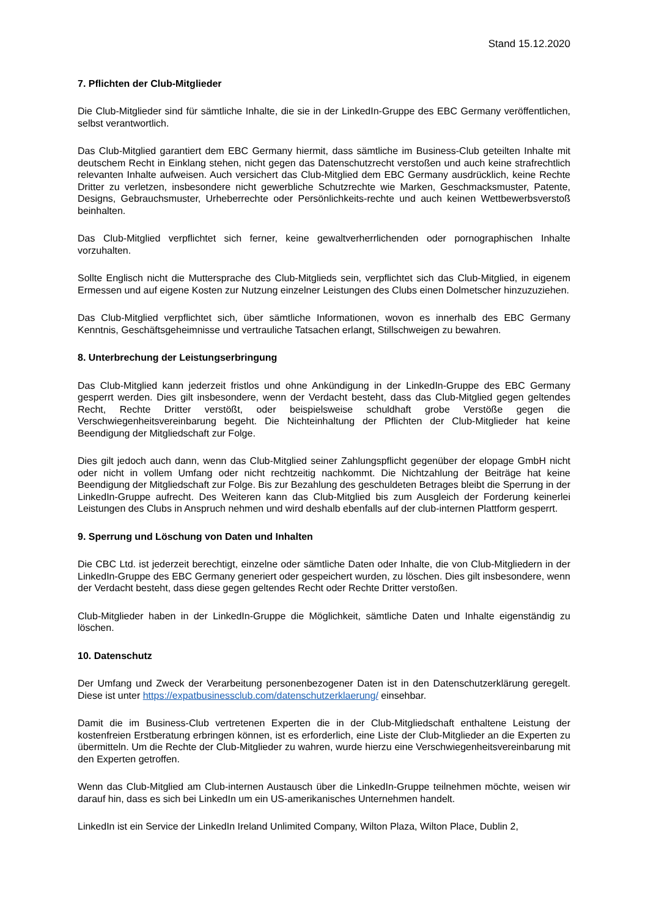Stand 15.12.2020
7. Pflichten der Club-Mitglieder
Die Club-Mitglieder sind für sämtliche Inhalte, die sie in der LinkedIn-Gruppe des EBC Germany veröffentlichen, selbst verantwortlich.
Das Club-Mitglied garantiert dem EBC Germany hiermit, dass sämtliche im Business-Club geteilten Inhalte mit deutschem Recht in Einklang stehen, nicht gegen das Datenschutzrecht verstoßen und auch keine strafrechtlich relevanten Inhalte aufweisen. Auch versichert das Club-Mitglied dem EBC Germany ausdrücklich, keine Rechte Dritter zu verletzen, insbesondere nicht gewerbliche Schutzrechte wie Marken, Geschmacksmuster, Patente, Designs, Gebrauchsmuster, Urheberrechte oder Persönlichkeits-rechte und auch keinen Wettbewerbsverstoß beinhalten.
Das Club-Mitglied verpflichtet sich ferner, keine gewaltverherrlichenden oder pornographischen Inhalte vorzuhalten.
Sollte Englisch nicht die Muttersprache des Club-Mitglieds sein, verpflichtet sich das Club-Mitglied, in eigenem Ermessen und auf eigene Kosten zur Nutzung einzelner Leistungen des Clubs einen Dolmetscher hinzuzuziehen.
Das Club-Mitglied verpflichtet sich, über sämtliche Informationen, wovon es innerhalb des EBC Germany Kenntnis, Geschäftsgeheimnisse und vertrauliche Tatsachen erlangt, Stillschweigen zu bewahren.
8. Unterbrechung der Leistungserbringung
Das Club-Mitglied kann jederzeit fristlos und ohne Ankündigung in der LinkedIn-Gruppe des EBC Germany gesperrt werden. Dies gilt insbesondere, wenn der Verdacht besteht, dass das Club-Mitglied gegen geltendes Recht, Rechte Dritter verstößt, oder beispielsweise schuldhaft grobe Verstöße gegen die Verschwiegenheitsvereinbarung begeht. Die Nichteinhaltung der Pflichten der Club-Mitglieder hat keine Beendigung der Mitgliedschaft zur Folge.
Dies gilt jedoch auch dann, wenn das Club-Mitglied seiner Zahlungspflicht gegenüber der elopage GmbH nicht oder nicht in vollem Umfang oder nicht rechtzeitig nachkommt. Die Nichtzahlung der Beiträge hat keine Beendigung der Mitgliedschaft zur Folge. Bis zur Bezahlung des geschuldeten Betrages bleibt die Sperrung in der LinkedIn-Gruppe aufrecht. Des Weiteren kann das Club-Mitglied bis zum Ausgleich der Forderung keinerlei Leistungen des Clubs in Anspruch nehmen und wird deshalb ebenfalls auf der club-internen Plattform gesperrt.
9. Sperrung und Löschung von Daten und Inhalten
Die CBC Ltd. ist jederzeit berechtigt, einzelne oder sämtliche Daten oder Inhalte, die von Club-Mitgliedern in der LinkedIn-Gruppe des EBC Germany generiert oder gespeichert wurden, zu löschen. Dies gilt insbesondere, wenn der Verdacht besteht, dass diese gegen geltendes Recht oder Rechte Dritter verstoßen.
Club-Mitglieder haben in der LinkedIn-Gruppe die Möglichkeit, sämtliche Daten und Inhalte eigenständig zu löschen.
10. Datenschutz
Der Umfang und Zweck der Verarbeitung personenbezogener Daten ist in den Datenschutzerklärung geregelt. Diese ist unter https://expatbusinessclub.com/datenschutzerklaerung/ einsehbar.
Damit die im Business-Club vertretenen Experten die in der Club-Mitgliedschaft enthaltene Leistung der kostenfreien Erstberatung erbringen können, ist es erforderlich, eine Liste der Club-Mitglieder an die Experten zu übermitteln. Um die Rechte der Club-Mitglieder zu wahren, wurde hierzu eine Verschwiegenheitsvereinbarung mit den Experten getroffen.
Wenn das Club-Mitglied am Club-internen Austausch über die LinkedIn-Gruppe teilnehmen möchte, weisen wir darauf hin, dass es sich bei LinkedIn um ein US-amerikanisches Unternehmen handelt.
LinkedIn ist ein Service der LinkedIn Ireland Unlimited Company, Wilton Plaza, Wilton Place, Dublin 2,